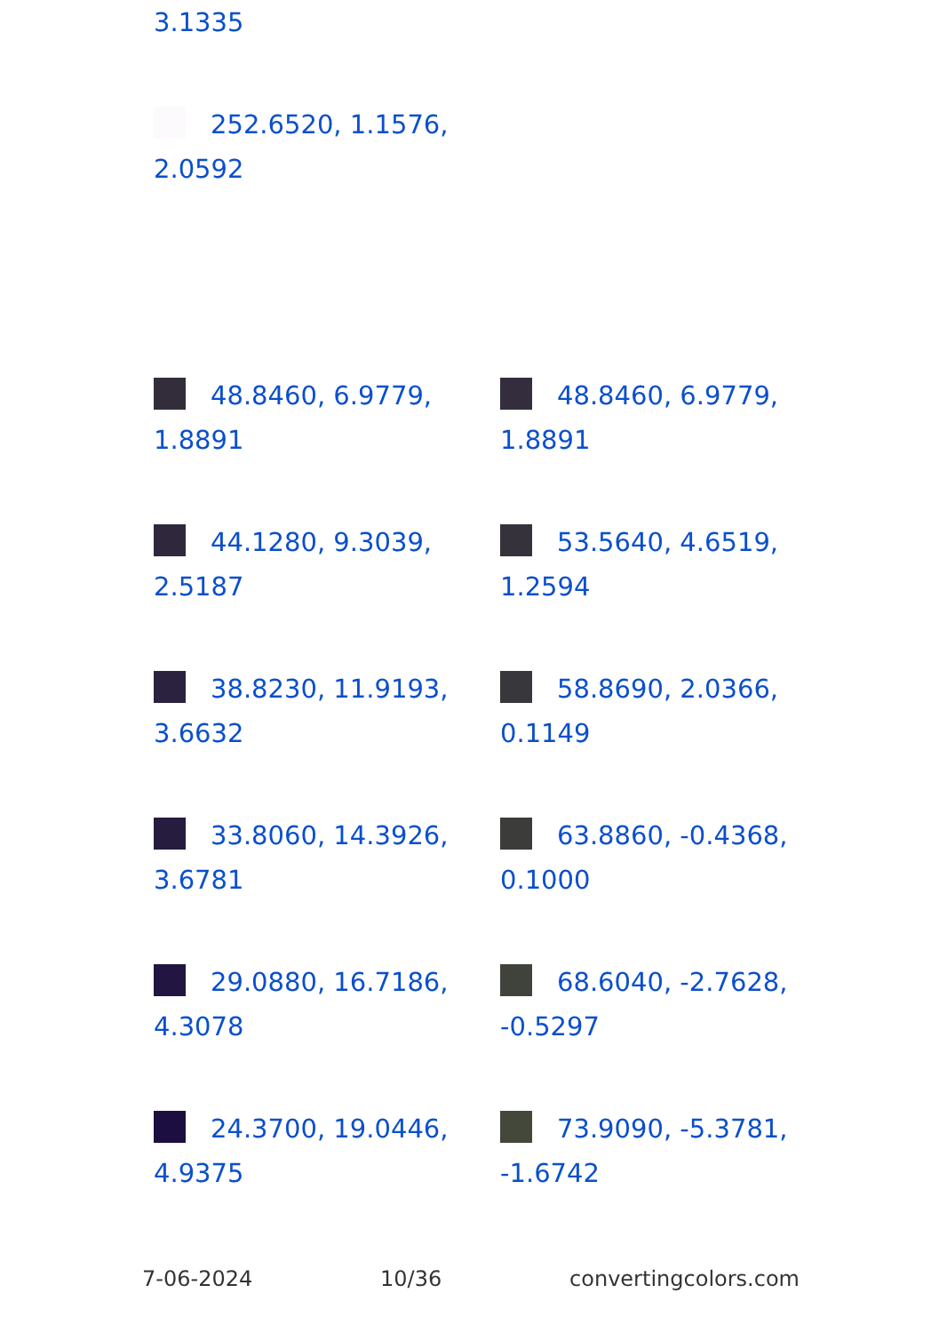3.1335
252.6520, 1.1576, 2.0592
48.8460, 6.9779, 1.8891
48.8460, 6.9779, 1.8891
44.1280, 9.3039, 2.5187
53.5640, 4.6519, 1.2594
38.8230, 11.9193, 3.6632
58.8690, 2.0366, 0.1149
33.8060, 14.3926, 3.6781
63.8860, -0.4368, 0.1000
29.0880, 16.7186, 4.3078
68.6040, -2.7628, -0.5297
24.3700, 19.0446, 4.9375
73.9090, -5.3781, -1.6742
7-06-2024 10/36 convertingcolors.com